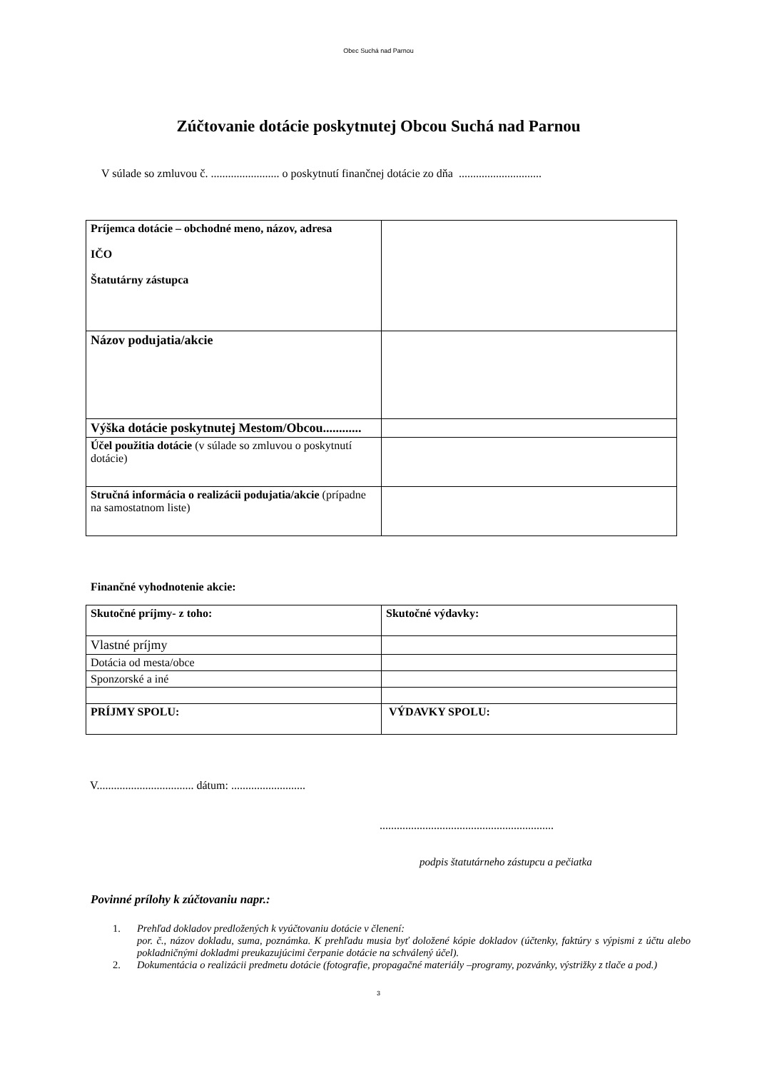Obec Suchá nad Parnou
Zúčtovanie dotácie poskytnutej Obcou Suchá nad Parnou
V súlade so zmluvou č. ........................ o poskytnutí finančnej dotácie zo dňa .............................
| Príjemca dotácie – obchodné meno, názov, adresa IČO Štatutárny zástupca | |
| Názov podujatia/akcie | |
| Výška dotácie poskytnutej Mestom/Obcou............ | |
| Účel použitia dotácie (v súlade so zmluvou o poskytnutí dotácie) | |
| Stručná informácia o realizácii podujatia/akcie (prípadne na samostatnom liste) | |
Finančné vyhodnotenie akcie:
| Skutočné príjmy- z toho: | Skutočné výdavky: |
| Vlastné príjmy | |
| Dotácia od mesta/obce | |
| Sponzorské a iné | |
| PRÍJMY SPOLU: | VÝDAVKY SPOLU: |
V.................................. dátum: ..........................
.............................................................
podpis štatutárneho zástupcu a pečiatka
Povinné prílohy k zúčtovaniu napr.:
1. Prehľad dokladov predložených k vyúčtovaniu dotácie v členení:
por. č., názov dokladu, suma, poznámka. K prehľadu musia byť doložené kópie dokladov (účtenky, faktúry s výpismi z účtu alebo pokladničnými dokladmi preukazujúcimi čerpanie dotácie na schválený účel).
2. Dokumentácia o realizácii predmetu dotácie (fotografie, propagačné materiály –programy, pozvánky, výstrižky z tlače a pod.)
3